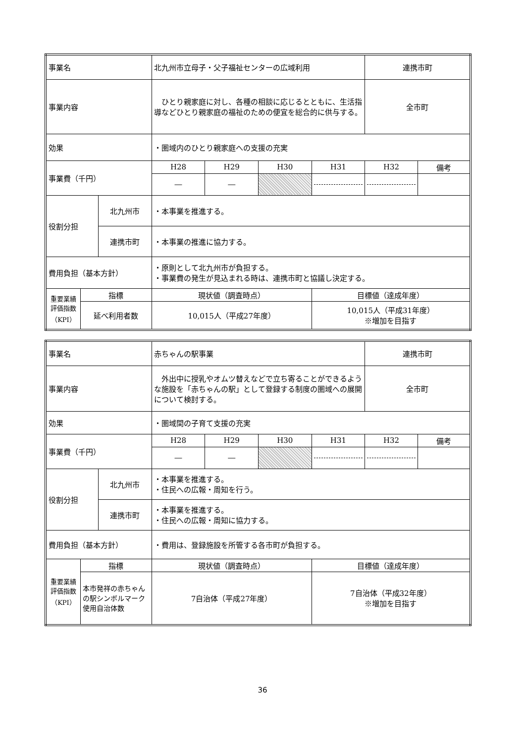| 事業名 | | | 北九州市立母子・父子福祉センターの広域利用 | | | | 連携市町 | |
| 事業内容 | | | ひとり親家庭に対し、各種の相談に応じるとともに、生活指導などひとり親家庭の福祉のための便宜を総合的に供与する。 | | | | 全市町 | |
| 効果 | | | ・圏域内のひとり親家庭への支援の充実 | | | | | |
| 事業費（千円） | | | H28 | H29 | H30 | H31 | H32 | 備考 |
| | | | ― | ― | | | | |
| 役割分担 | | 北九州市 | ・本事業を推進する。 | | | | | |
| | | 連携市町 | ・本事業の推進に協力する。 | | | | | |
| 費用負担（基本方針） | | | ・原則として北九州市が負担する。 ・事業費の発生が見込まれる時は、連携市町と協議し決定する。 | | | | | |
| 重要業績評価指数（KPI） | 指標 | | 現状値（調査時点） | | | 目標値（達成年度） | | |
| | 延べ利用者数 | | 10,015人（平成27年度） | | | 10,015人（平成31年度） ※増加を目指す | | |
| 事業名 | | | 赤ちゃんの駅事業 | | | | 連携市町 | |
| 事業内容 | | | 外出中に授乳やオムツ替えなどで立ち寄ることができるような施設を「赤ちゃんの駅」として登録する制度の圏域への展開について検討する。 | | | | 全市町 | |
| 効果 | | | ・圏域間の子育て支援の充実 | | | | | |
| 事業費（千円） | | | H28 | H29 | H30 | H31 | H32 | 備考 |
| | | | ― | ― | | | | |
| 役割分担 | | 北九州市 | ・本事業を推進する。 ・住民への広報・周知を行う。 | | | | | |
| | | 連携市町 | ・本事業を推進する。 ・住民への広報・周知に協力する。 | | | | | |
| 費用負担（基本方針） | | | ・費用は、登録施設を所管する各市町が負担する。 | | | | | |
| 重要業績評価指数（KPI） | 指標 | | 現状値（調査時点） | | | 目標値（達成年度） | | |
| | 本市発祥の赤ちゃんの駅シンボルマーク使用自治体数 | | 7自治体（平成27年度） | | | 7自治体（平成32年度） ※増加を目指す | | |
36